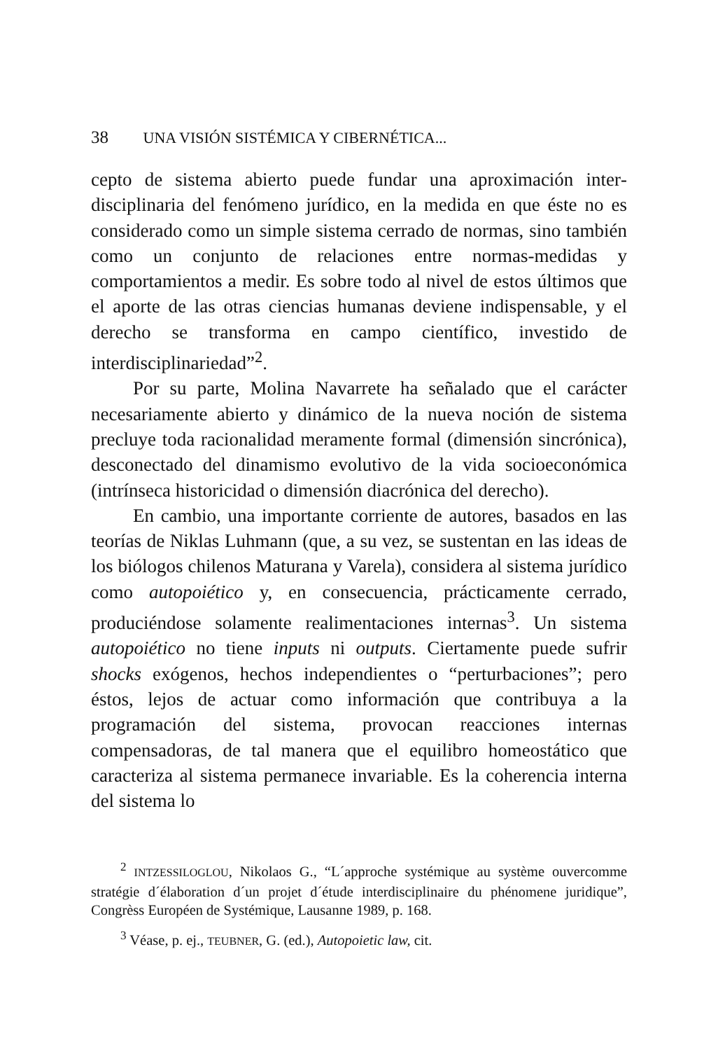38 UNA VISIÓN SISTÉMICA Y CIBERNÉTICA...
cepto de sistema abierto puede fundar una aproximación inter­disciplinaria del fenómeno jurídico, en la medida en que éste no es considerado como un simple sistema cerrado de normas, sino también como un conjunto de relaciones entre normas-me­didas y comportamientos a medir. Es sobre todo al nivel de es­tos últimos que el aporte de las otras ciencias humanas deviene indispensable, y el derecho se transforma en campo científico, investido de interdisciplinariedad”<sup>2</sup>.
Por su parte, Molina Navarrete ha señalado que el carácter necesariamente abierto y dinámico de la nueva noción de sistema precluye toda racionalidad meramente formal (dimen­sión sincrónica), desconectado del dinamismo evolutivo de la vida socioeconómica (intrínseca historicidad o dimensión di­acrónica del derecho).
En cambio, una importante corriente de autores, basados en las teorías de Niklas Luhmann (que, a su vez, se sustentan en las ideas de los biólogos chilenos Maturana y Varela), con­sidera al sistema jurídico como autopoiético y, en consecuen­cia, prácticamente cerrado, produciéndose solamente realimen­taciones internas<sup>3</sup>. Un sistema autopoiético no tiene inputs ni outputs. Ciertamente puede sufrir shocks exógenos, hechos independientes o “perturbaciones”; pero éstos, lejos de actuar como información que contribuya a la programación del sis­tema, provocan reacciones internas compensadoras, de tal ma­nera que el equilibro homeostático que caracteriza al sistema permanece invariable. Es la coherencia interna del sistema lo
<sup>2</sup> INTZESSILOGLOU, Nikolaos G., “L´approche systémique au système ouvercomme stratégie d´élaboration d´un projet d´étude interdisciplinaire du phénomene juridique”, Congrèss Européen de Systémique, Lausanne 1989, p. 168.
<sup>3</sup> Véase, p. ej., TEUBNER, G. (ed.), Autopoietic law, cit.